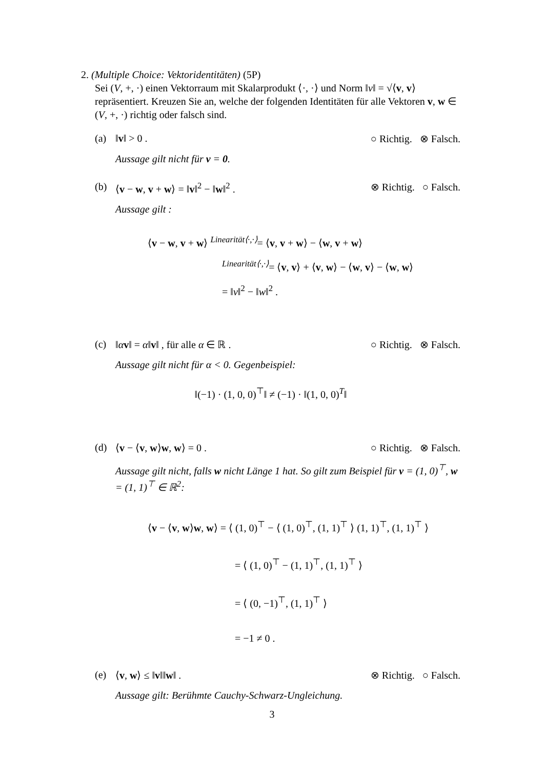2. (Multiple Choice: Vektoridentitäten) (5P)
Sei (V, +, ·) einen Vektorraum mit Skalarprodukt ⟨·, ·⟩ und Norm ‖v‖ = √⟨v, v⟩ repräsentiert. Kreuzen Sie an, welche der folgenden Identitäten für alle Vektoren v, w ∈ (V, +, ·) richtig oder falsch sind.
(a) ‖v‖ > 0 . ○ Richtig. ⊗ Falsch.
Aussage gilt nicht für v = 0.
(b) ⟨v − w, v + w⟩ = ‖v‖<sup>2</sup> − ‖w‖<sup>2</sup> . ⊗ Richtig. ○ Falsch.
Aussage gilt :
⟨v − w, v + w⟩ <sup>Linearität⟨·,·⟩</sup>= ⟨v, v + w⟩ − ⟨w, v + w⟩
<sup>Linearität⟨·,·⟩</sup>= ⟨v, v⟩ + ⟨v, w⟩ − ⟨w, v⟩ − ⟨w, w⟩
= ‖v‖<sup>2</sup> − ‖w‖<sup>2</sup> .
(c) ‖αv‖ = α‖v‖ , für alle α ∈ ℝ . ○ Richtig. ⊗ Falsch.
Aussage gilt nicht für α < 0. Gegenbeispiel:
‖(−1) · (1, 0, 0)<sup>⊤</sup>‖ ≠ (−1) · ‖(1, 0, 0)<sup>T</sup>‖
(d) ⟨v − ⟨v, w⟩w, w⟩ = 0 . ○ Richtig. ⊗ Falsch.
Aussage gilt nicht, falls w nicht Länge 1 hat. So gilt zum Beispiel für v = (1, 0)<sup>⊤</sup>, w = (1, 1)<sup>⊤</sup> ∈ ℝ<sup>2</sup>:
⟨v − ⟨v, w⟩w, w⟩ = ⟨ (1, 0)<sup>⊤</sup> − ⟨ (1, 0)<sup>⊤</sup>, (1, 1)<sup>⊤</sup> ⟩ (1, 1)<sup>⊤</sup>, (1, 1)<sup>⊤</sup> ⟩
= ⟨ (1, 0)<sup>⊤</sup> − (1, 1)<sup>⊤</sup>, (1, 1)<sup>⊤</sup> ⟩
= ⟨ (0, −1)<sup>⊤</sup>, (1, 1)<sup>⊤</sup> ⟩
= −1 ≠ 0 .
(e) ⟨v, w⟩ ≤ ‖v‖‖w‖ . ⊗ Richtig. ○ Falsch.
Aussage gilt: Berühmte Cauchy-Schwarz-Ungleichung.
3